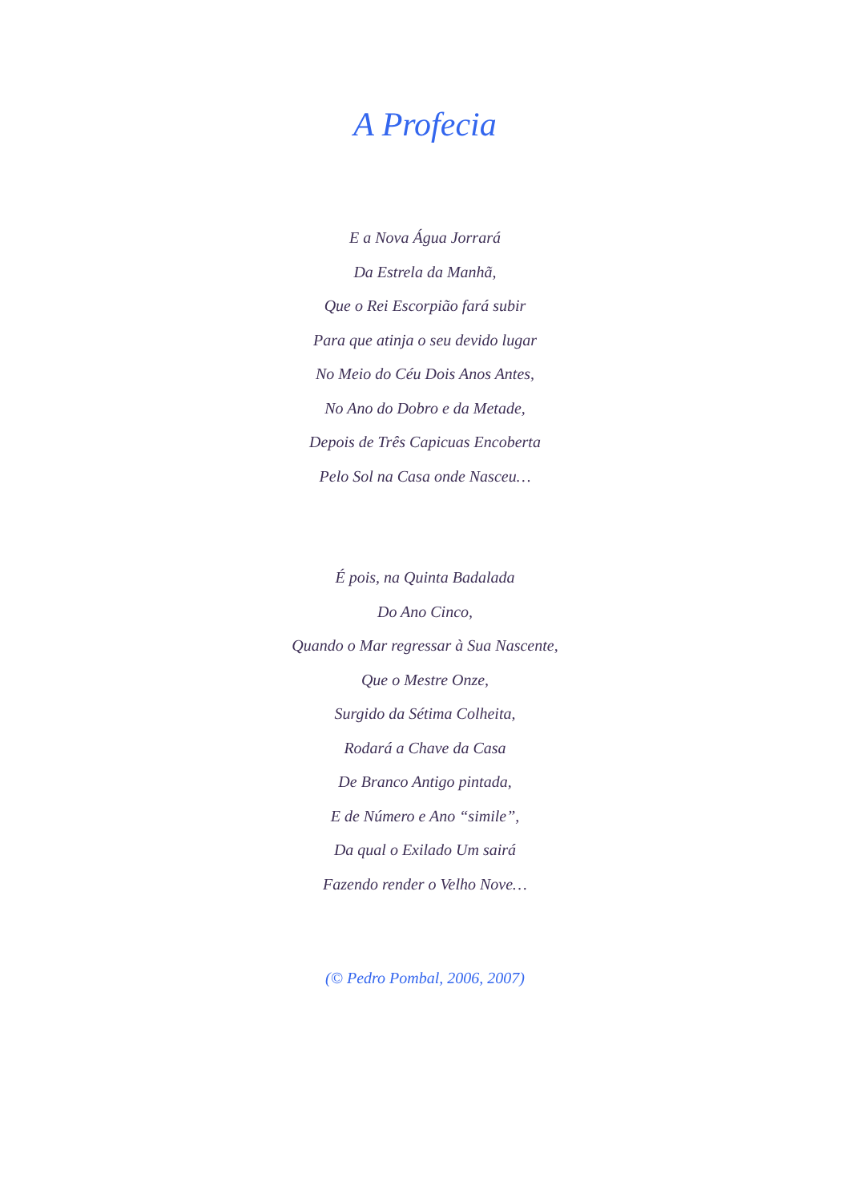A Profecia
E a Nova Água Jorrará
Da Estrela da Manhã,
Que o Rei Escorpião fará subir
Para que atinja o seu devido lugar
No Meio do Céu Dois Anos Antes,
No Ano do Dobro e da Metade,
Depois de Três Capicuas Encoberta
Pelo Sol na Casa onde Nasceu…
É pois, na Quinta Badalada
Do Ano Cinco,
Quando o Mar regressar à Sua Nascente,
Que o Mestre Onze,
Surgido da Sétima Colheita,
Rodará a Chave da Casa
De Branco Antigo pintada,
E de Número e Ano “simile”,
Da qual o Exilado Um sairá
Fazendo render o Velho Nove…
(© Pedro Pombal, 2006, 2007)